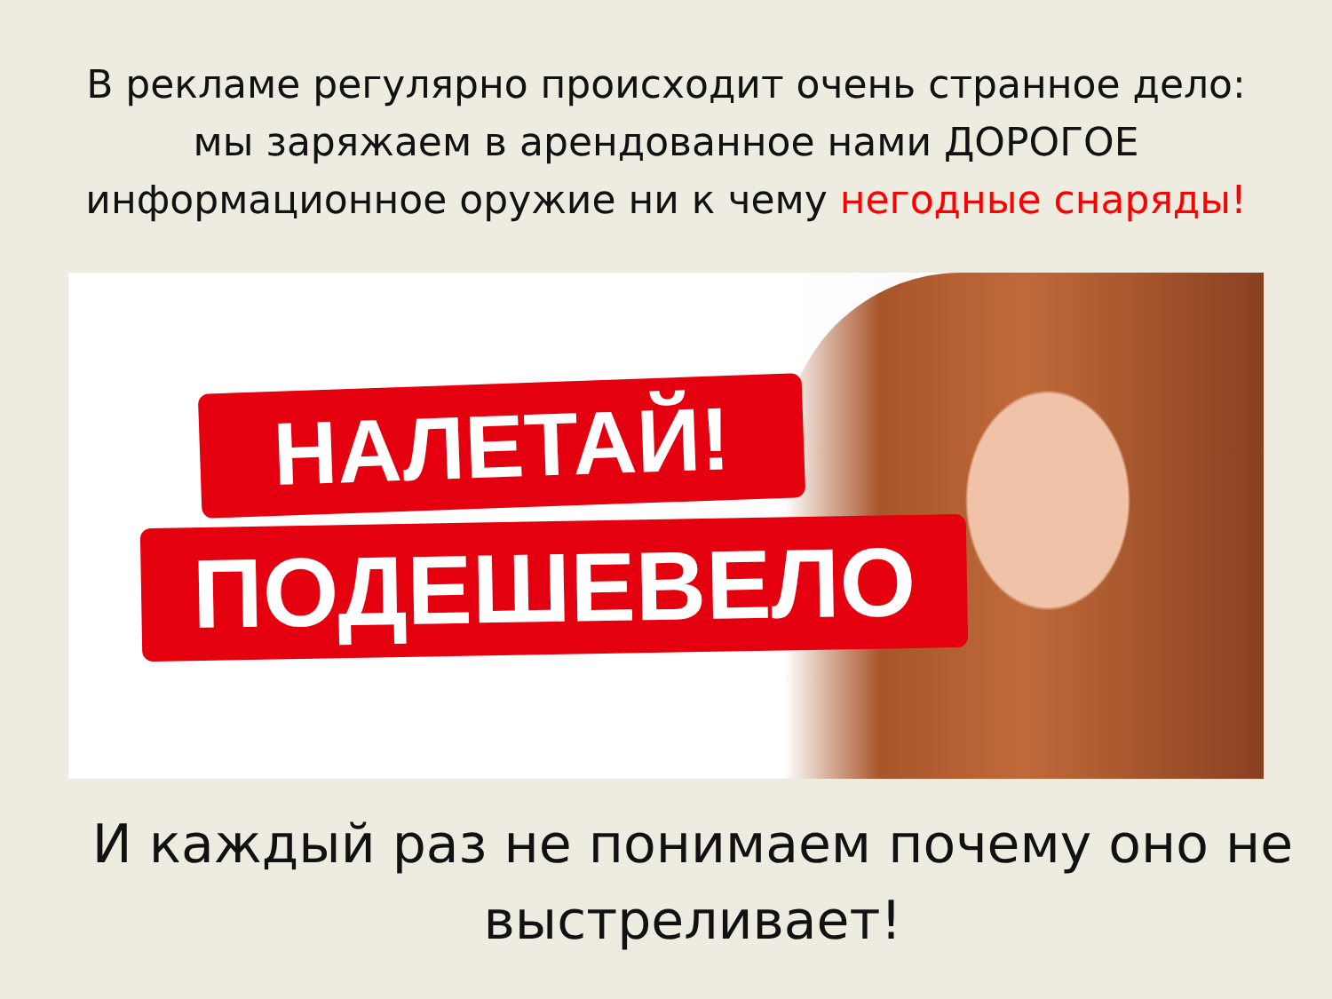В рекламе регулярно происходит очень странное дело:
мы заряжаем в арендованное нами ДОРОГОЕ
информационное оружие ни к чему негодные снаряды!
НАЛЕТАЙ!
ПОДЕШЕВЕЛО
И каждый раз не понимаем почему оно не
выстреливает!